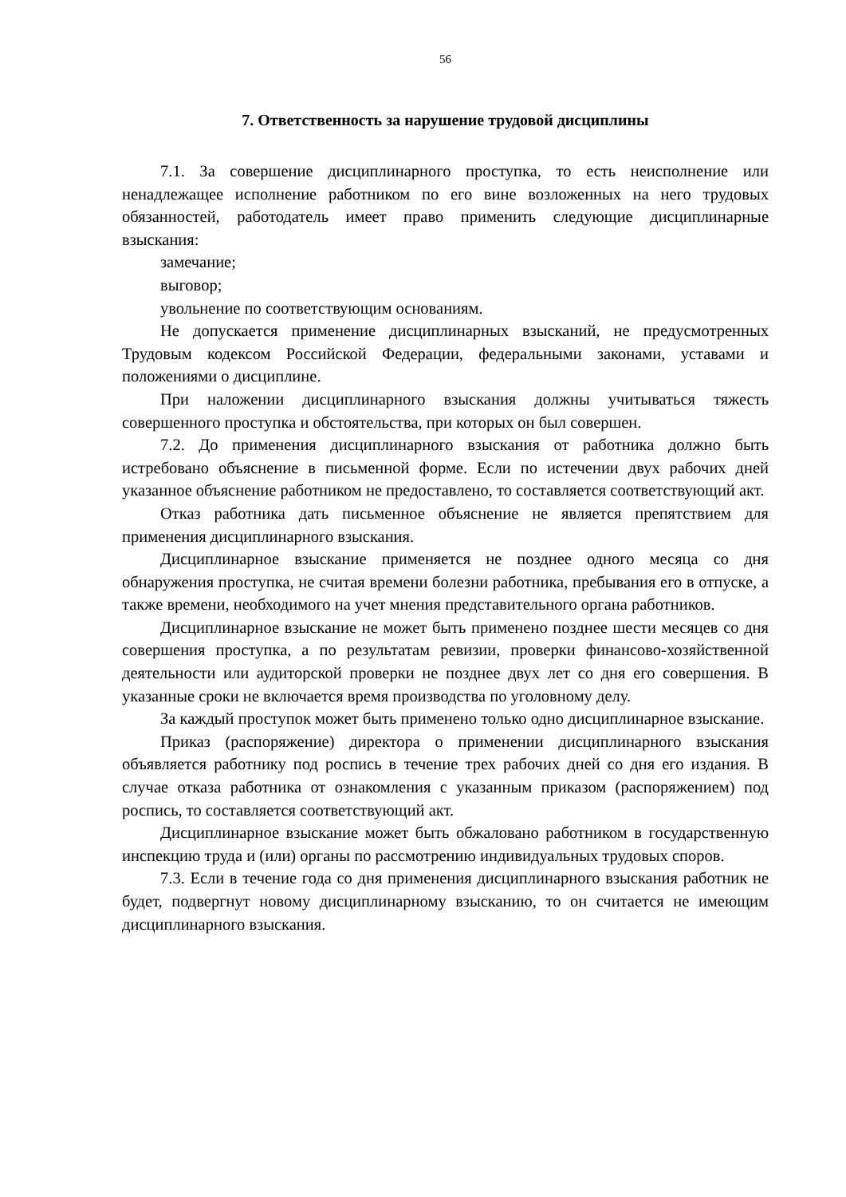56
7. Ответственность за нарушение трудовой дисциплины
7.1. За совершение дисциплинарного проступка, то есть неисполнение или ненадлежащее исполнение работником по его вине возложенных на него трудовых обязанностей, работодатель имеет право применить следующие дисциплинарные взыскания:
замечание;
выговор;
увольнение по соответствующим основаниям.
Не допускается применение дисциплинарных взысканий, не предусмотренных Трудовым кодексом Российской Федерации, федеральными законами, уставами и положениями о дисциплине.
При наложении дисциплинарного взыскания должны учитываться тяжесть совершенного проступка и обстоятельства, при которых он был совершен.
7.2. До применения дисциплинарного взыскания от работника должно быть истребовано объяснение в письменной форме. Если по истечении двух рабочих дней указанное объяснение работником не предоставлено, то составляется соответствующий акт.
Отказ работника дать письменное объяснение не является препятствием для применения дисциплинарного взыскания.
Дисциплинарное взыскание применяется не позднее одного месяца со дня обнаружения проступка, не считая времени болезни работника, пребывания его в отпуске, а также времени, необходимого на учет мнения представительного органа работников.
Дисциплинарное взыскание не может быть применено позднее шести месяцев со дня совершения проступка, а по результатам ревизии, проверки финансово-хозяйственной деятельности или аудиторской проверки не позднее двух лет со дня его совершения. В указанные сроки не включается время производства по уголовному делу.
За каждый проступок может быть применено только одно дисциплинарное взыскание.
Приказ (распоряжение) директора о применении дисциплинарного взыскания объявляется работнику под роспись в течение трех рабочих дней со дня его издания. В случае отказа работника от ознакомления с указанным приказом (распоряжением) под роспись, то составляется соответствующий акт.
Дисциплинарное взыскание может быть обжаловано работником в государственную инспекцию труда и (или) органы по рассмотрению индивидуальных трудовых споров.
7.3. Если в течение года со дня применения дисциплинарного взыскания работник не будет, подвергнут новому дисциплинарному взысканию, то он считается не имеющим дисциплинарного взыскания.